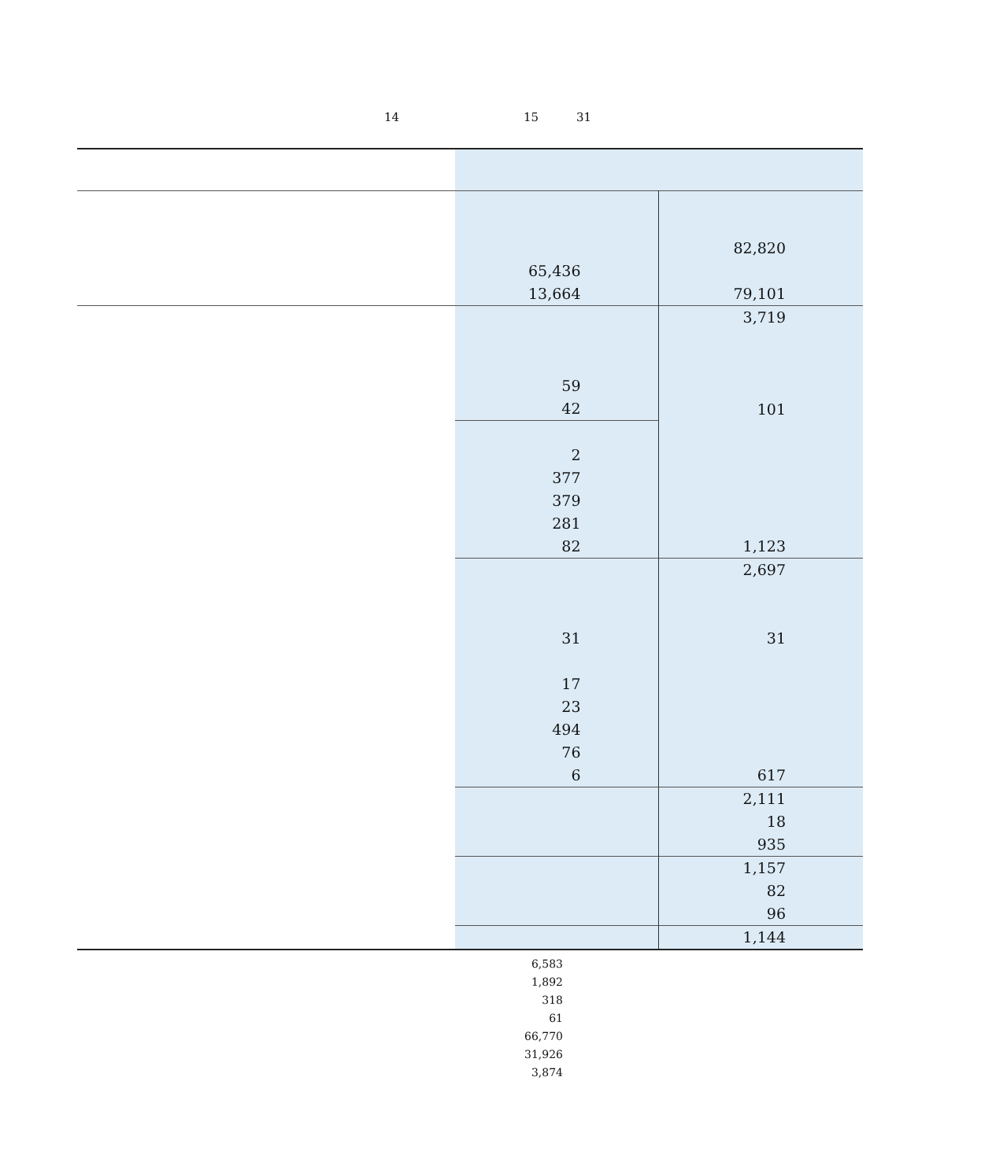14 15 31
| | | 82,820 |
| | 65,436 | |
| | 13,664 | 79,101 |
| | | 3,719 |
| | 59 | |
| | 42 | 101 |
| | 2 | |
| | 377 | |
| | 379 | |
| | 281 | |
| | 82 | 1,123 |
| | | 2,697 |
| | 31 | 31 |
| | 17 | |
| | 23 | |
| | 494 | |
| | 76 | |
| | 6 | 617 |
| | | 2,111 |
| | | 18 |
| | | 935 |
| | | 1,157 |
| | | 82 |
| | | 96 |
| | | 1,144 |
6,583
1,892
318
61
66,770
31,926
3,874